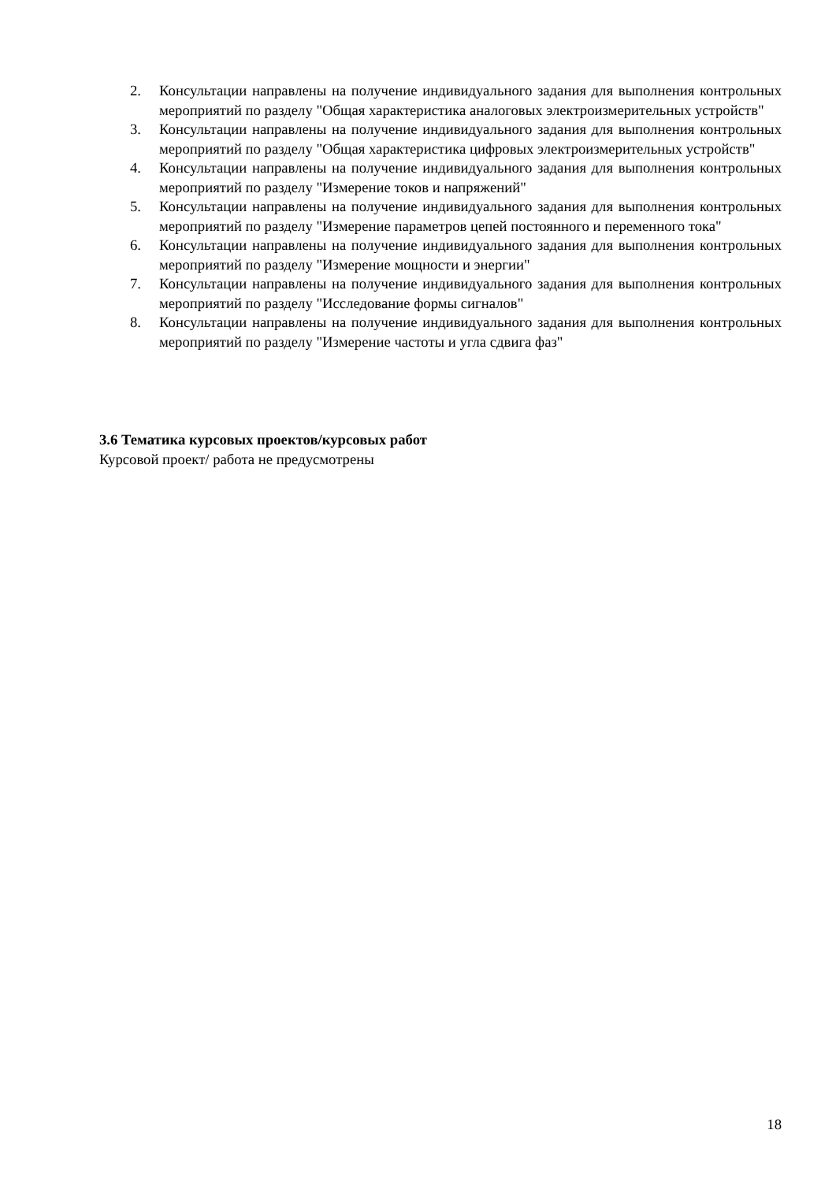2. Консультации направлены на получение индивидуального задания для выполнения контрольных мероприятий по разделу "Общая характеристика аналоговых электроизмерительных устройств"
3. Консультации направлены на получение индивидуального задания для выполнения контрольных мероприятий по разделу "Общая характеристика цифровых электроизмерительных устройств"
4. Консультации направлены на получение индивидуального задания для выполнения контрольных мероприятий по разделу "Измерение токов и напряжений"
5. Консультации направлены на получение индивидуального задания для выполнения контрольных мероприятий по разделу "Измерение параметров цепей постоянного и переменного тока"
6. Консультации направлены на получение индивидуального задания для выполнения контрольных мероприятий по разделу "Измерение мощности и энергии"
7. Консультации направлены на получение индивидуального задания для выполнения контрольных мероприятий по разделу "Исследование формы сигналов"
8. Консультации направлены на получение индивидуального задания для выполнения контрольных мероприятий по разделу "Измерение частоты и угла сдвига фаз"
3.6 Тематика курсовых проектов/курсовых работ
Курсовой проект/ работа не предусмотрены
18